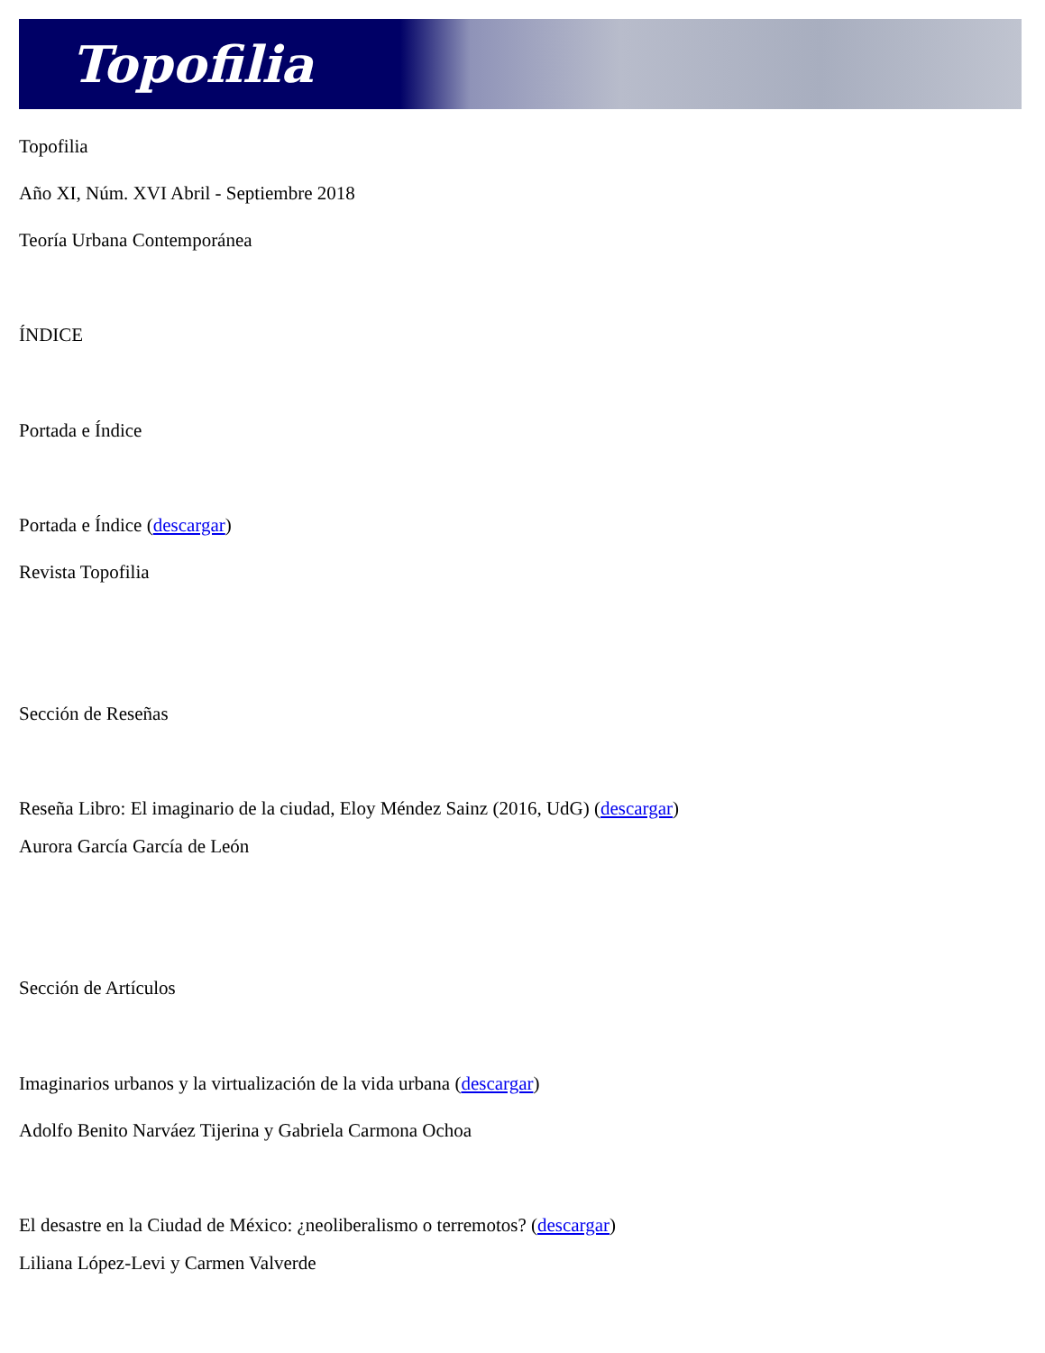Topofilia
Topofilia
Año XI, Núm. XVI Abril - Septiembre 2018
Teoría Urbana Contemporánea
ÍNDICE
Portada e Índice
Portada e Índice (descargar)
Revista Topofilia
Sección de Reseñas
Reseña Libro: El imaginario de la ciudad, Eloy Méndez Sainz (2016, UdG) (descargar)
Aurora García García de León
Sección de Artículos
Imaginarios urbanos y la virtualización de la vida urbana (descargar)
Adolfo Benito Narváez Tijerina y Gabriela Carmona Ochoa
El desastre en la Ciudad de México: ¿neoliberalismo o terremotos? (descargar)
Liliana López-Levi y Carmen Valverde